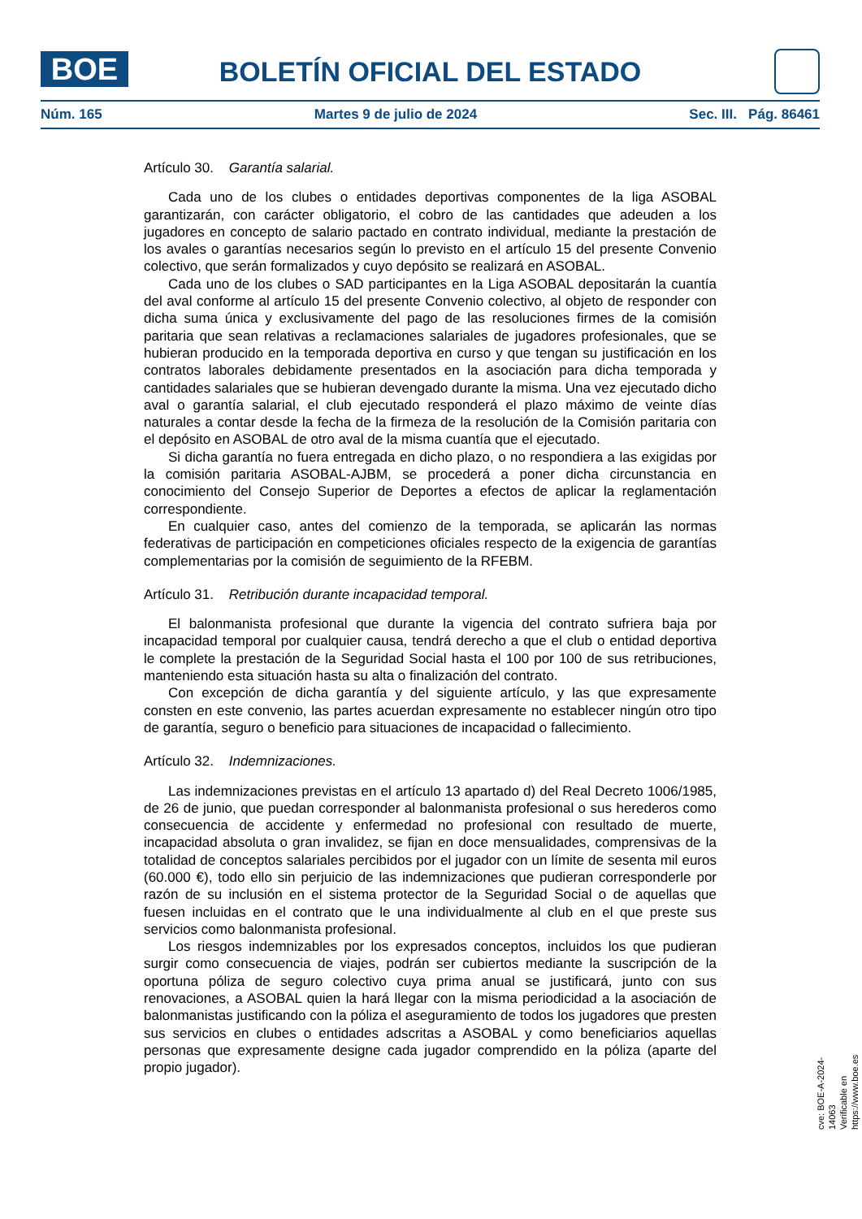BOE
BOLETÍN OFICIAL DEL ESTADO
Núm. 165 Martes 9 de julio de 2024 Sec. III. Pág. 86461
Artículo 30. Garantía salarial.
Cada uno de los clubes o entidades deportivas componentes de la liga ASOBAL garantizarán, con carácter obligatorio, el cobro de las cantidades que adeuden a los jugadores en concepto de salario pactado en contrato individual, mediante la prestación de los avales o garantías necesarios según lo previsto en el artículo 15 del presente Convenio colectivo, que serán formalizados y cuyo depósito se realizará en ASOBAL.
Cada uno de los clubes o SAD participantes en la Liga ASOBAL depositarán la cuantía del aval conforme al artículo 15 del presente Convenio colectivo, al objeto de responder con dicha suma única y exclusivamente del pago de las resoluciones firmes de la comisión paritaria que sean relativas a reclamaciones salariales de jugadores profesionales, que se hubieran producido en la temporada deportiva en curso y que tengan su justificación en los contratos laborales debidamente presentados en la asociación para dicha temporada y cantidades salariales que se hubieran devengado durante la misma. Una vez ejecutado dicho aval o garantía salarial, el club ejecutado responderá el plazo máximo de veinte días naturales a contar desde la fecha de la firmeza de la resolución de la Comisión paritaria con el depósito en ASOBAL de otro aval de la misma cuantía que el ejecutado.
Si dicha garantía no fuera entregada en dicho plazo, o no respondiera a las exigidas por la comisión paritaria ASOBAL-AJBM, se procederá a poner dicha circunstancia en conocimiento del Consejo Superior de Deportes a efectos de aplicar la reglamentación correspondiente.
En cualquier caso, antes del comienzo de la temporada, se aplicarán las normas federativas de participación en competiciones oficiales respecto de la exigencia de garantías complementarias por la comisión de seguimiento de la RFEBM.
Artículo 31. Retribución durante incapacidad temporal.
El balonmanista profesional que durante la vigencia del contrato sufriera baja por incapacidad temporal por cualquier causa, tendrá derecho a que el club o entidad deportiva le complete la prestación de la Seguridad Social hasta el 100 por 100 de sus retribuciones, manteniendo esta situación hasta su alta o finalización del contrato.
Con excepción de dicha garantía y del siguiente artículo, y las que expresamente consten en este convenio, las partes acuerdan expresamente no establecer ningún otro tipo de garantía, seguro o beneficio para situaciones de incapacidad o fallecimiento.
Artículo 32. Indemnizaciones.
Las indemnizaciones previstas en el artículo 13 apartado d) del Real Decreto 1006/1985, de 26 de junio, que puedan corresponder al balonmanista profesional o sus herederos como consecuencia de accidente y enfermedad no profesional con resultado de muerte, incapacidad absoluta o gran invalidez, se fijan en doce mensualidades, comprensivas de la totalidad de conceptos salariales percibidos por el jugador con un límite de sesenta mil euros (60.000 €), todo ello sin perjuicio de las indemnizaciones que pudieran corresponderle por razón de su inclusión en el sistema protector de la Seguridad Social o de aquellas que fuesen incluidas en el contrato que le una individualmente al club en el que preste sus servicios como balonmanista profesional.
Los riesgos indemnizables por los expresados conceptos, incluidos los que pudieran surgir como consecuencia de viajes, podrán ser cubiertos mediante la suscripción de la oportuna póliza de seguro colectivo cuya prima anual se justificará, junto con sus renovaciones, a ASOBAL quien la hará llegar con la misma periodicidad a la asociación de balonmanistas justificando con la póliza el aseguramiento de todos los jugadores que presten sus servicios en clubes o entidades adscritas a ASOBAL y como beneficiarios aquellas personas que expresamente designe cada jugador comprendido en la póliza (aparte del propio jugador).
cve: BOE-A-2024-14063
Verificable en https://www.boe.es